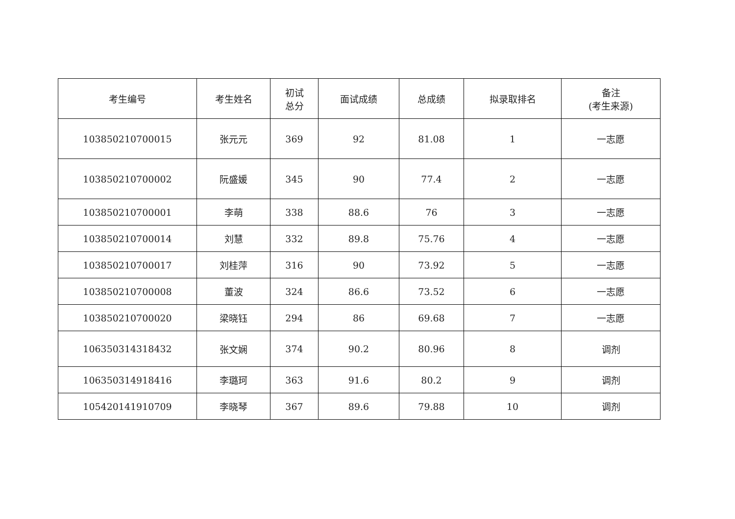| 考生编号 | 考生姓名 | 初试 总分 | 面试成绩 | 总成绩 | 拟录取排名 | 备注 (考生来源) |
| --- | --- | --- | --- | --- | --- | --- |
| 103850210700015 | 张元元 | 369 | 92 | 81.08 | 1 | 一志愿 |
| 103850210700002 | 阮盛媛 | 345 | 90 | 77.4 | 2 | 一志愿 |
| 103850210700001 | 李萌 | 338 | 88.6 | 76 | 3 | 一志愿 |
| 103850210700014 | 刘慧 | 332 | 89.8 | 75.76 | 4 | 一志愿 |
| 103850210700017 | 刘桂萍 | 316 | 90 | 73.92 | 5 | 一志愿 |
| 103850210700008 | 董波 | 324 | 86.6 | 73.52 | 6 | 一志愿 |
| 103850210700020 | 梁晓钰 | 294 | 86 | 69.68 | 7 | 一志愿 |
| 106350314318432 | 张文娴 | 374 | 90.2 | 80.96 | 8 | 调剂 |
| 106350314918416 | 李璐珂 | 363 | 91.6 | 80.2 | 9 | 调剂 |
| 105420141910709 | 李晓琴 | 367 | 89.6 | 79.88 | 10 | 调剂 |